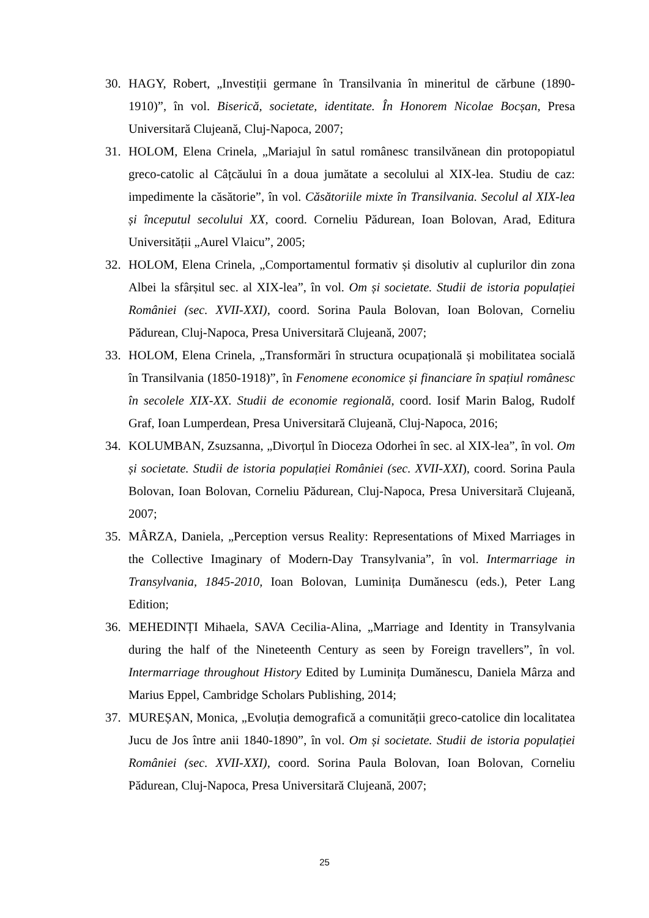30. HAGY, Robert, „Investiții germane în Transilvania în mineritul de cărbune (1890-1910)”, în vol. Biserică, societate, identitate. În Honorem Nicolae Bocșan, Presa Universitară Clujeană, Cluj-Napoca, 2007;
31. HOLOM, Elena Crinela, „Mariajul în satul românesc transilvănean din protopopiatul greco-catolic al Câțcăului în a doua jumătate a secolului al XIX-lea. Studiu de caz: impedimente la căsătorie”, în vol. Căsătoriile mixte în Transilvania. Secolul al XIX-lea și începutul secolului XX, coord. Corneliu Pădurean, Ioan Bolovan, Arad, Editura Universității „Aurel Vlaicu”, 2005;
32. HOLOM, Elena Crinela, „Comportamentul formativ și disolutiv al cuplurilor din zona Albei la sfârșitul sec. al XIX-lea”, în vol. Om și societate. Studii de istoria populației României (sec. XVII-XXI), coord. Sorina Paula Bolovan, Ioan Bolovan, Corneliu Pădurean, Cluj-Napoca, Presa Universitară Clujeană, 2007;
33. HOLOM, Elena Crinela, „Transformări în structura ocupațională și mobilitatea socială în Transilvania (1850-1918)”, în Fenomene economice și financiare în spațiul românesc în secolele XIX-XX. Studii de economie regională, coord. Iosif Marin Balog, Rudolf Graf, Ioan Lumperdean, Presa Universitară Clujeană, Cluj-Napoca, 2016;
34. KOLUMBAN, Zsuzsanna, „Divorțul în Dioceza Odorhei în sec. al XIX-lea”, în vol. Om și societate. Studii de istoria populației României (sec. XVII-XXI), coord. Sorina Paula Bolovan, Ioan Bolovan, Corneliu Pădurean, Cluj-Napoca, Presa Universitară Clujeană, 2007;
35. MÂRZA, Daniela, „Perception versus Reality: Representations of Mixed Marriages in the Collective Imaginary of Modern-Day Transylvania”, în vol. Intermarriage in Transylvania, 1845-2010, Ioan Bolovan, Luminița Dumănescu (eds.), Peter Lang Edition;
36. MEHEDINȚI Mihaela, SAVA Cecilia-Alina, „Marriage and Identity in Transylvania during the half of the Nineteenth Century as seen by Foreign travellers”, în vol. Intermarriage throughout History Edited by Luminița Dumănescu, Daniela Mârza and Marius Eppel, Cambridge Scholars Publishing, 2014;
37. MUREȘAN, Monica, „Evoluția demografică a comunității greco-catolice din localitatea Jucu de Jos între anii 1840-1890”, în vol. Om și societate. Studii de istoria populației României (sec. XVII-XXI), coord. Sorina Paula Bolovan, Ioan Bolovan, Corneliu Pădurean, Cluj-Napoca, Presa Universitară Clujeană, 2007;
25